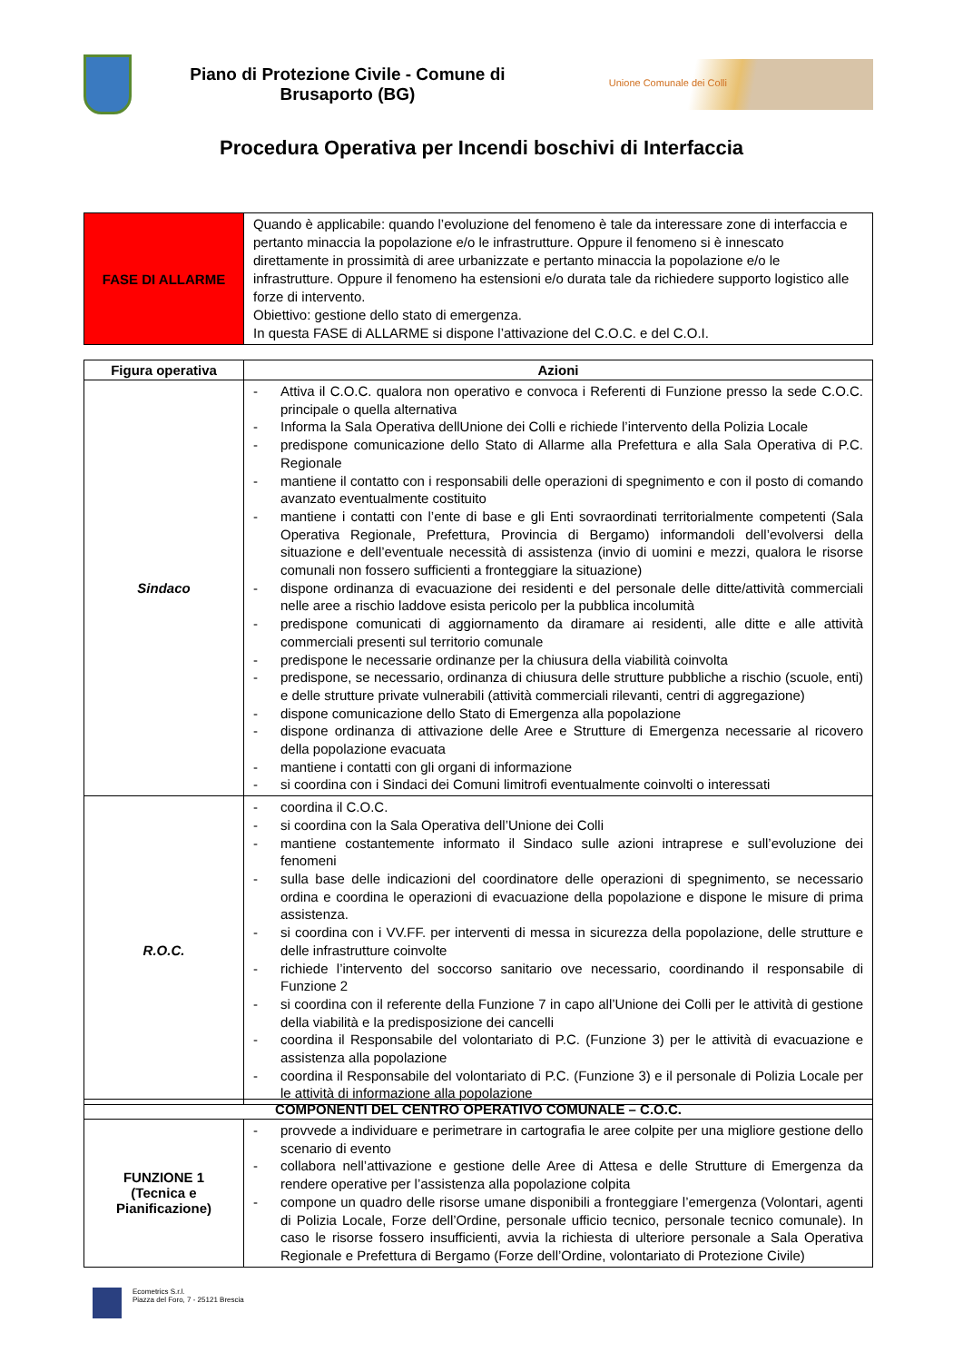Piano di Protezione Civile - Comune di Brusaporto (BG)
Unione Comunale dei Colli
Procedura Operativa per Incendi boschivi di Interfaccia
| FASE DI ALLARME | Quando è applicabile: quando l’evoluzione del fenomeno è tale da interessare zone di interfaccia e pertanto minaccia la popolazione e/o le infrastrutture. Oppure il fenomeno si è innescato direttamente in prossimità di aree urbanizzate e pertanto minaccia la popolazione e/o le infrastrutture. Oppure il fenomeno ha estensioni e/o durata tale da richiedere supporto logistico alle forze di intervento. Obiettivo: gestione dello stato di emergenza. In questa FASE di ALLARME si dispone l’attivazione del C.O.C. e del C.O.I. |
| Figura operativa | Azioni |
| --- | --- |
| Sindaco | - Attiva il C.O.C. qualora non operativo e convoca i Referenti di Funzione presso la sede C.O.C. principale o quella alternativa - Informa la Sala Operativa dellUnione dei Colli e richiede l’intervento della Polizia Locale - predispone comunicazione dello Stato di Allarme alla Prefettura e alla Sala Operativa di P.C. Regionale - mantiene il contatto con i responsabili delle operazioni di spegnimento e con il posto di comando avanzato eventualmente costituito - mantiene i contatti con l’ente di base e gli Enti sovraordinati territorialmente competenti (Sala Operativa Regionale, Prefettura, Provincia di Bergamo) informandoli dell’evolversi della situazione e dell’eventuale necessità di assistenza (invio di uomini e mezzi, qualora le risorse comunali non fossero sufficienti a fronteggiare la situazione) - dispone ordinanza di evacuazione dei residenti e del personale delle ditte/attività commerciali nelle aree a rischio laddove esista pericolo per la pubblica incolumità - predispone comunicati di aggiornamento da diramare ai residenti, alle ditte e alle attività commerciali presenti sul territorio comunale - predispone le necessarie ordinanze per la chiusura della viabilità coinvolta - predispone, se necessario, ordinanza di chiusura delle strutture pubbliche a rischio (scuole, enti) e delle strutture private vulnerabili (attività commerciali rilevanti, centri di aggregazione) - dispone comunicazione dello Stato di Emergenza alla popolazione - dispone ordinanza di attivazione delle Aree e Strutture di Emergenza necessarie al ricovero della popolazione evacuata - mantiene i contatti con gli organi di informazione - si coordina con i Sindaci dei Comuni limitrofi eventualmente coinvolti o interessati |
| R.O.C. | - coordina il C.O.C. - si coordina con la Sala Operativa dell’Unione dei Colli - mantiene costantemente informato il Sindaco sulle azioni intraprese e sull’evoluzione dei fenomeni - sulla base delle indicazioni del coordinatore delle operazioni di spegnimento, se necessario ordina e coordina le operazioni di evacuazione della popolazione e dispone le misure di prima assistenza. - si coordina con i VV.FF. per interventi di messa in sicurezza della popolazione, delle strutture e delle infrastrutture coinvolte - richiede l’intervento del soccorso sanitario ove necessario, coordinando il responsabile di Funzione 2 - si coordina con il referente della Funzione 7 in capo all’Unione dei Colli per le attività di gestione della viabilità e la predisposizione dei cancelli - coordina il Responsabile del volontariato di P.C. (Funzione 3) per le attività di evacuazione e assistenza alla popolazione - coordina il Responsabile del volontariato di P.C. (Funzione 3) e il personale di Polizia Locale per le attività di informazione alla popolazione |
| COMPONENTI DEL CENTRO OPERATIVO COMUNALE – C.O.C. | |
| --- | --- |
| FUNZIONE 1 (Tecnica e Pianificazione) | - provvede a individuare e perimetrare in cartografia le aree colpite per una migliore gestione dello scenario di evento - collabora nell’attivazione e gestione delle Aree di Attesa e delle Strutture di Emergenza da rendere operative per l’assistenza alla popolazione colpita - compone un quadro delle risorse umane disponibili a fronteggiare l’emergenza (Volontari, agenti di Polizia Locale, Forze dell’Ordine, personale ufficio tecnico, personale tecnico comunale). In caso le risorse fossero insufficienti, avvia la richiesta di ulteriore personale a Sala Operativa Regionale e Prefettura di Bergamo (Forze dell’Ordine, volontariato di Protezione Civile) |
Ecometrics S.r.l.
Piazza del Foro, 7 - 25121 Brescia